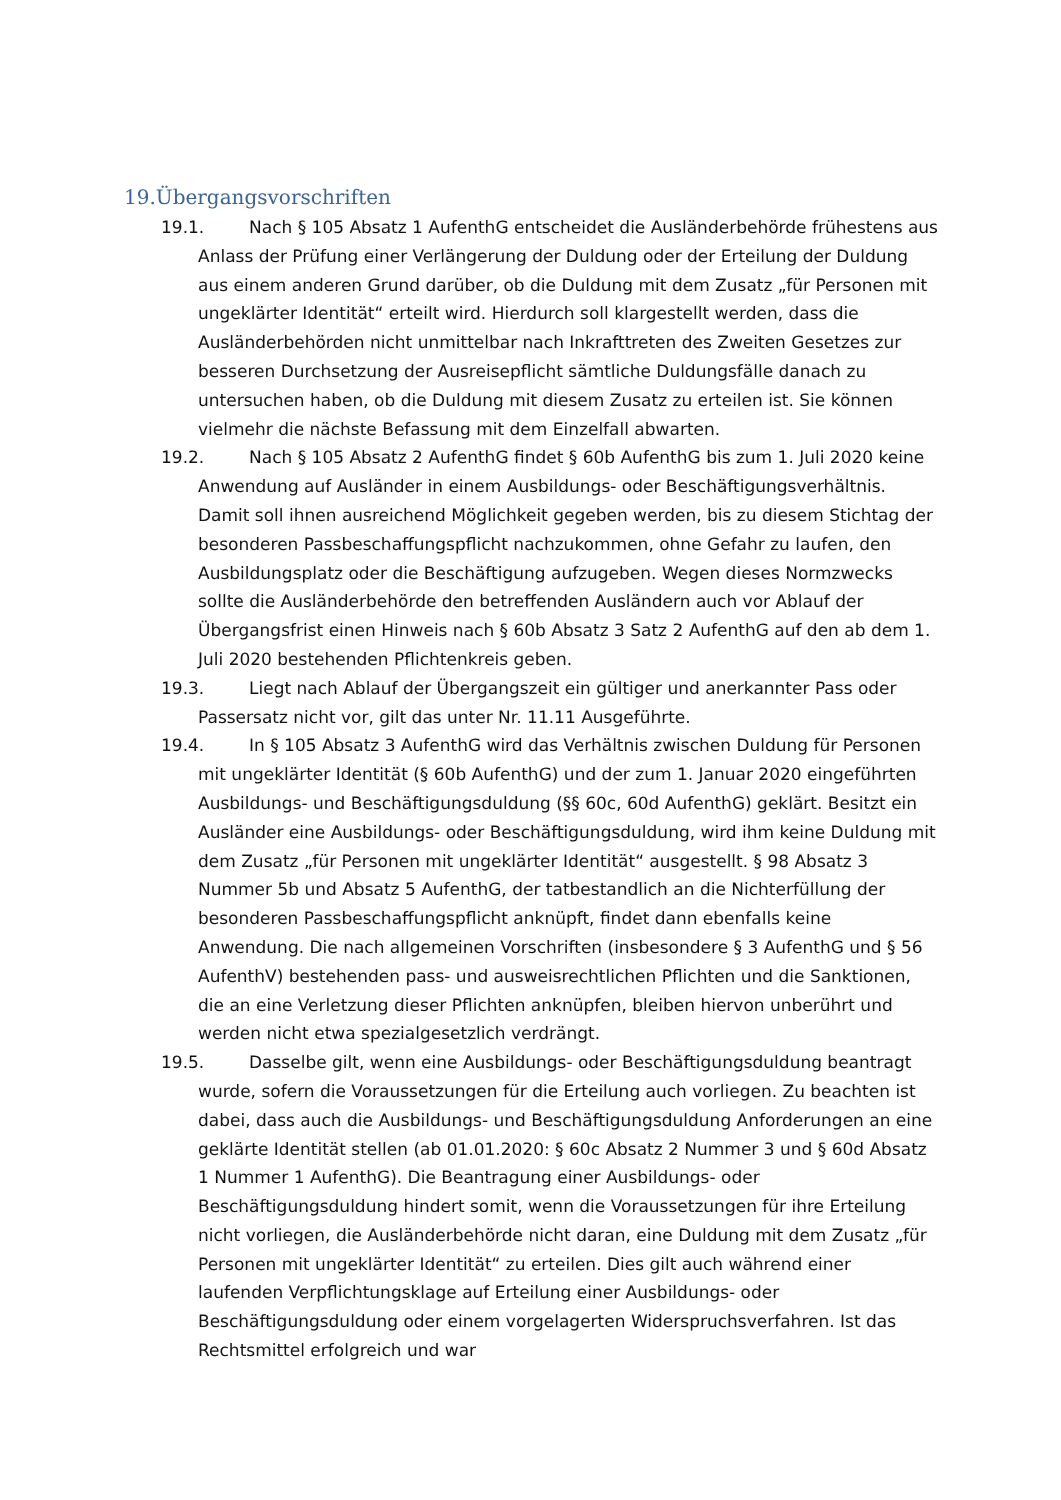19.Übergangsvorschriften
19.1. Nach § 105 Absatz 1 AufenthG entscheidet die Ausländerbehörde frühestens aus Anlass der Prüfung einer Verlängerung der Duldung oder der Erteilung der Duldung aus einem anderen Grund darüber, ob die Duldung mit dem Zusatz „für Personen mit ungeklärter Identität“ erteilt wird. Hierdurch soll klargestellt werden, dass die Ausländerbehörden nicht unmittelbar nach Inkrafttreten des Zweiten Gesetzes zur besseren Durchsetzung der Ausreisepflicht sämtliche Duldungsfälle danach zu untersuchen haben, ob die Duldung mit diesem Zusatz zu erteilen ist. Sie können vielmehr die nächste Befassung mit dem Einzelfall abwarten.
19.2. Nach § 105 Absatz 2 AufenthG findet § 60b AufenthG bis zum 1. Juli 2020 keine Anwendung auf Ausländer in einem Ausbildungs- oder Beschäftigungsverhältnis. Damit soll ihnen ausreichend Möglichkeit gegeben werden, bis zu diesem Stichtag der besonderen Passbeschaffungspflicht nachzukommen, ohne Gefahr zu laufen, den Ausbildungsplatz oder die Beschäftigung aufzugeben. Wegen dieses Normzwecks sollte die Ausländerbehörde den betreffenden Ausländern auch vor Ablauf der Übergangsfrist einen Hinweis nach § 60b Absatz 3 Satz 2 AufenthG auf den ab dem 1. Juli 2020 bestehenden Pflichtenkreis geben.
19.3. Liegt nach Ablauf der Übergangszeit ein gültiger und anerkannter Pass oder Passersatz nicht vor, gilt das unter Nr. 11.11 Ausgeführte.
19.4. In § 105 Absatz 3 AufenthG wird das Verhältnis zwischen Duldung für Personen mit ungeklärter Identität (§ 60b AufenthG) und der zum 1. Januar 2020 eingeführten Ausbildungs- und Beschäftigungsduldung (§§ 60c, 60d AufenthG) geklärt. Besitzt ein Ausländer eine Ausbildungs- oder Beschäftigungsduldung, wird ihm keine Duldung mit dem Zusatz „für Personen mit ungeklärter Identität“ ausgestellt. § 98 Absatz 3 Nummer 5b und Absatz 5 AufenthG, der tatbestandlich an die Nichterfüllung der besonderen Passbeschaffungspflicht anknüpft, findet dann ebenfalls keine Anwendung. Die nach allgemeinen Vorschriften (insbesondere § 3 AufenthG und § 56 AufenthV) bestehenden pass- und ausweisrechtlichen Pflichten und die Sanktionen, die an eine Verletzung dieser Pflichten anknüpfen, bleiben hiervon unberührt und werden nicht etwa spezialgesetzlich verdrängt.
19.5. Dasselbe gilt, wenn eine Ausbildungs- oder Beschäftigungsduldung beantragt wurde, sofern die Voraussetzungen für die Erteilung auch vorliegen. Zu beachten ist dabei, dass auch die Ausbildungs- und Beschäftigungsduldung Anforderungen an eine geklärte Identität stellen (ab 01.01.2020: § 60c Absatz 2 Nummer 3 und § 60d Absatz 1 Nummer 1 AufenthG). Die Beantragung einer Ausbildungs- oder Beschäftigungsduldung hindert somit, wenn die Voraussetzungen für ihre Erteilung nicht vorliegen, die Ausländerbehörde nicht daran, eine Duldung mit dem Zusatz „für Personen mit ungeklärter Identität“ zu erteilen. Dies gilt auch während einer laufenden Verpflichtungsklage auf Erteilung einer Ausbildungs- oder Beschäftigungsduldung oder einem vorgelagerten Widerspruchsverfahren. Ist das Rechtsmittel erfolgreich und war